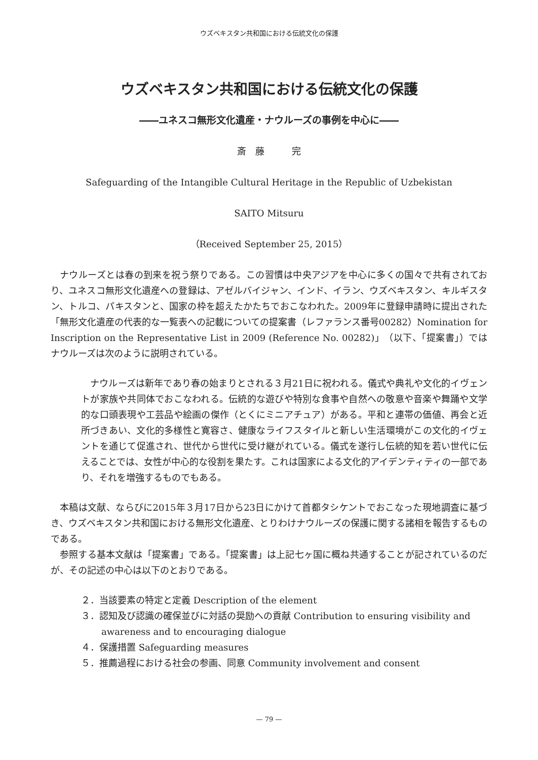ウズベキスタン共和国における伝統文化の保護
ウズベキスタン共和国における伝統文化の保護
――ユネスコ無形文化遺産・ナウルーズの事例を中心に――
斎　藤　　　完
Safeguarding of the Intangible Cultural Heritage in the Republic of Uzbekistan
SAITO Mitsuru
（Received September 25, 2015）
ナウルーズとは春の到来を祝う祭りである。この習慣は中央アジアを中心に多くの国々で共有されており、ユネスコ無形文化遺産への登録は、アゼルバイジャン、インド、イラン、ウズベキスタン、キルギスタン、トルコ、パキスタンと、国家の枠を超えたかたちでおこなわれた。2009年に登録申請時に提出された「無形文化遺産の代表的な一覧表への記載についての提案書（レファランス番号00282）Nomination for Inscription on the Representative List in 2009 (Reference No. 00282)」（以下、「提案書」）ではナウルーズは次のように説明されている。
ナウルーズは新年であり春の始まりとされる３月21日に祝われる。儀式や典礼や文化的イヴェントが家族や共同体でおこなわれる。伝統的な遊びや特別な食事や自然への敬意や音楽や舞踊や文学的な口頭表現や工芸品や絵画の傑作（とくにミニアチュア）がある。平和と連帯の価値、再会と近所づきあい、文化的多様性と寛容さ、健康なライフスタイルと新しい生活環境がこの文化的イヴェントを通じて促進され、世代から世代に受け継がれている。儀式を遂行し伝統的知を若い世代に伝えることでは、女性が中心的な役割を果たす。これは国家による文化的アイデンティティの一部であり、それを増強するものでもある。
本稿は文献、ならびに2015年３月17日から23日にかけて首都タシケントでおこなった現地調査に基づき、ウズベキスタン共和国における無形文化遺産、とりわけナウルーズの保護に関する諸相を報告するものである。
参照する基本文献は「提案書」である。「提案書」は上記七ヶ国に概ね共通することが記されているのだが、その記述の中心は以下のとおりである。
２．当該要素の特定と定義 Description of the element
３．認知及び認識の確保並びに対話の奨励への貢献 Contribution to ensuring visibility and awareness and to encouraging dialogue
４．保護措置 Safeguarding measures
５．推薦過程における社会の参画、同意 Community involvement and consent
— 79 —